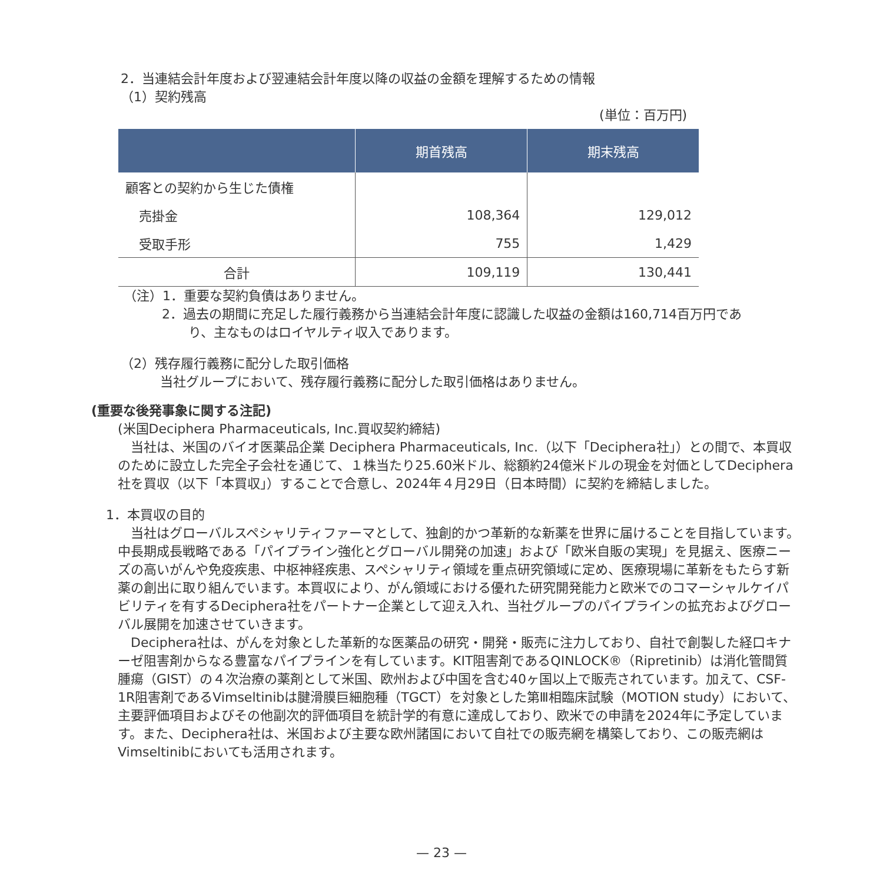2．当連結会計年度および翌連結会計年度以降の収益の金額を理解するための情報
（1）契約残高
(単位：百万円)
| | 期首残高 | 期末残高 |
| --- | --- | --- |
| 顧客との契約から生じた債権 | | |
| 売掛金 | 108,364 | 129,012 |
| 受取手形 | 755 | 1,429 |
| 合計 | 109,119 | 130,441 |
（注）1．重要な契約負債はありません。
2．過去の期間に充足した履行義務から当連結会計年度に認識した収益の金額は160,714百万円であ
り、主なものはロイヤルティ収入であります。
（2）残存履行義務に配分した取引価格
当社グループにおいて、残存履行義務に配分した取引価格はありません。
(重要な後発事象に関する注記)
(米国Deciphera Pharmaceuticals, Inc.買収契約締結)
　当社は、米国のバイオ医薬品企業 Deciphera Pharmaceuticals, Inc.（以下「Deciphera社」）との間で、本買収のために設立した完全子会社を通じて、１株当たり25.60米ドル、総額約24億米ドルの現金を対価としてDeciphera社を買収（以下「本買収」）することで合意し、2024年４月29日（日本時間）に契約を締結しました。
1．本買収の目的
　当社はグローバルスペシャリティファーマとして、独創的かつ革新的な新薬を世界に届けることを目指しています。中長期成長戦略である「パイプライン強化とグローバル開発の加速」および「欧米自販の実現」を見据え、医療ニーズの高いがんや免疫疾患、中枢神経疾患、スペシャリティ領域を重点研究領域に定め、医療現場に革新をもたらす新薬の創出に取り組んでいます。本買収により、がん領域における優れた研究開発能力と欧米でのコマーシャルケイパビリティを有するDeciphera社をパートナー企業として迎え入れ、当社グループのパイプラインの拡充およびグローバル展開を加速させていきます。
　Deciphera社は、がんを対象とした革新的な医薬品の研究・開発・販売に注力しており、自社で創製した経口キナーゼ阻害剤からなる豊富なパイプラインを有しています。KIT阻害剤であるQINLOCK®（Ripretinib）は消化管間質腫瘍（GIST）の４次治療の薬剤として米国、欧州および中国を含む40ヶ国以上で販売されています。加えて、CSF-1R阻害剤であるVimseltinibは腱滑膜巨細胞種（TGCT）を対象とした第Ⅲ相臨床試験（MOTION study）において、主要評価項目およびその他副次的評価項目を統計学的有意に達成しており、欧米での申請を2024年に予定しています。また、Deciphera社は、米国および主要な欧州諸国において自社での販売網を構築しており、この販売網はVimseltinibにおいても活用されます。
— 23 —